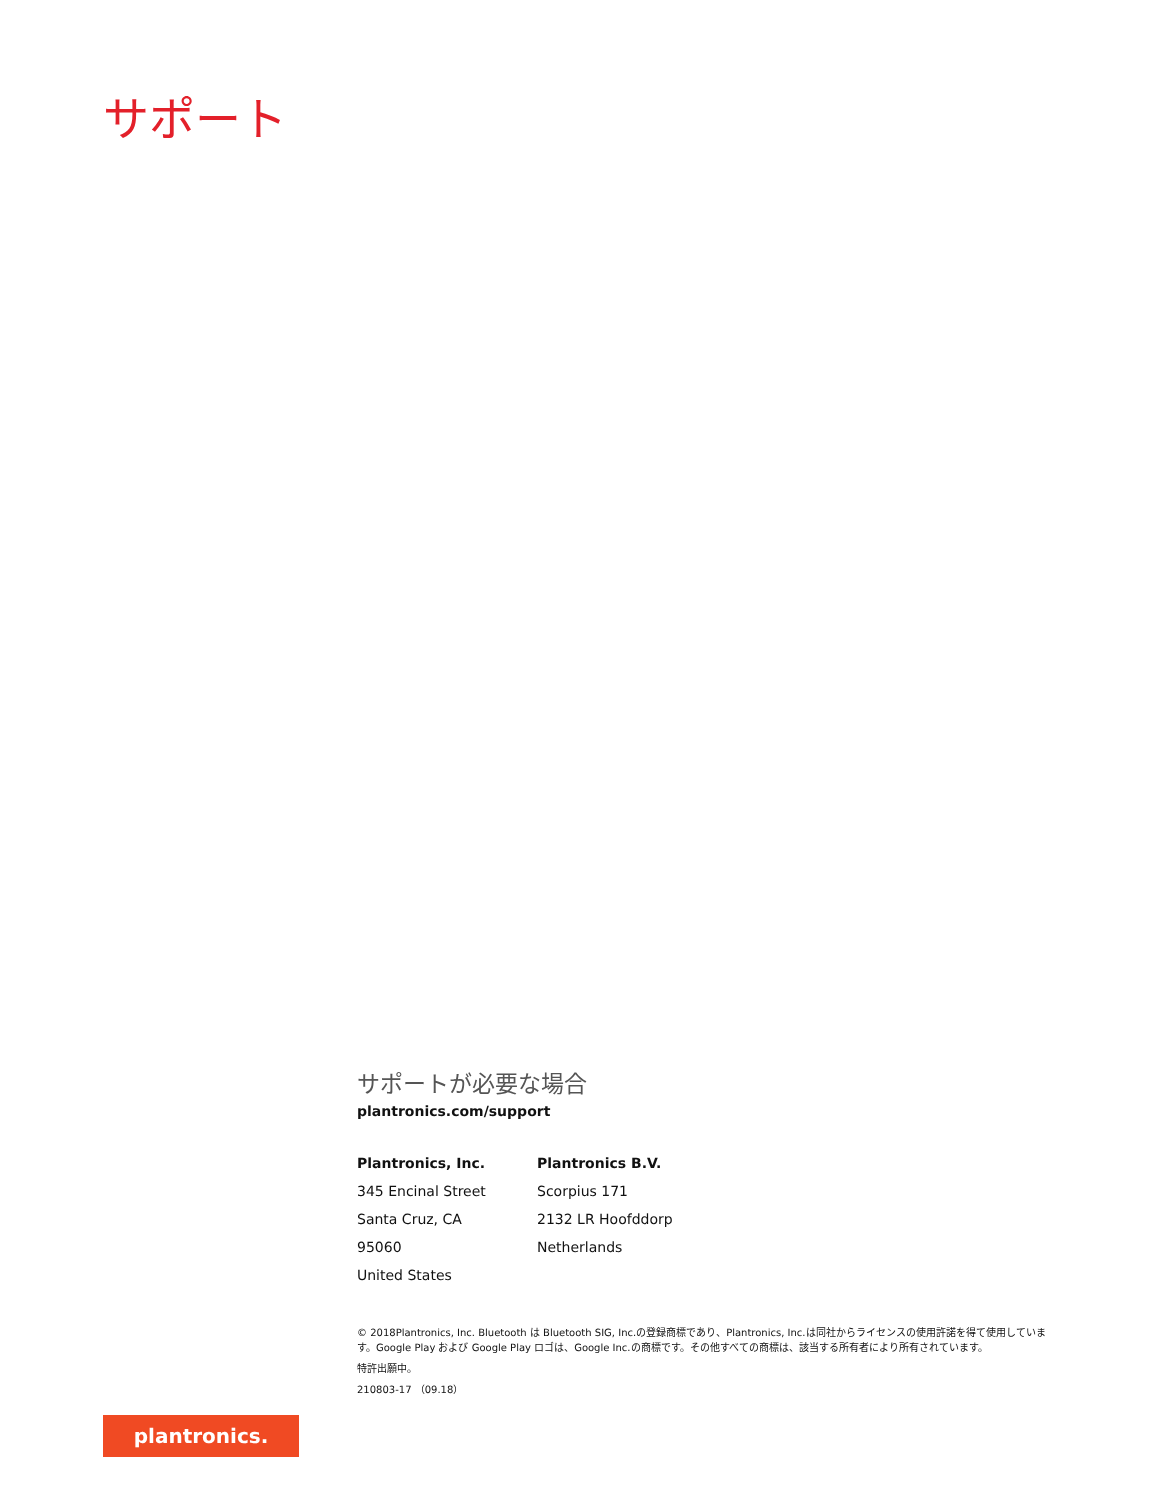サポート
サポートが必要な場合
plantronics.com/support
Plantronics, Inc.
345 Encinal Street
Santa Cruz, CA 95060
United States
Plantronics B.V.
Scorpius 171
2132 LR Hoofddorp
Netherlands
© 2018Plantronics, Inc. Bluetooth は Bluetooth SIG, Inc.の登録商標であり、Plantronics, Inc.は同社からライセンスの使用許諾を得て使用しています。Google Play および Google Play ロゴは、Google Inc.の商標です。その他すべての商標は、該当する所有者により所有されています。
特許出願中。
210803-17 （09.18）
plantronics.